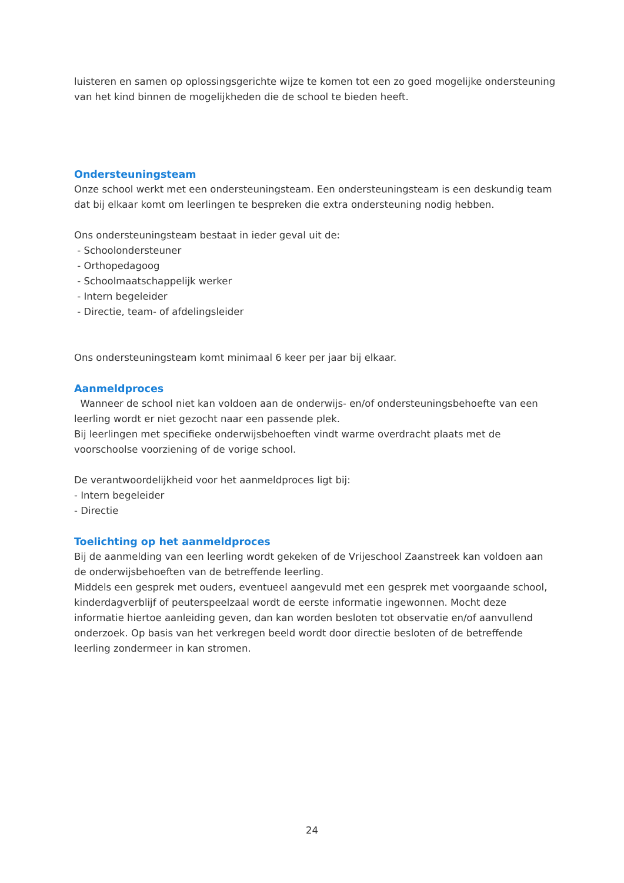luisteren en samen op oplossingsgerichte wijze te komen tot een zo goed mogelijke ondersteuning van het kind binnen de mogelijkheden die de school te bieden heeft.
Ondersteuningsteam
Onze school werkt met een ondersteuningsteam. Een ondersteuningsteam is een deskundig team dat bij elkaar komt om leerlingen te bespreken die extra ondersteuning nodig hebben.
Ons ondersteuningsteam bestaat in ieder geval uit de:
- Schoolondersteuner
- Orthopedagoog
- Schoolmaatschappelijk werker
- Intern begeleider
- Directie, team- of afdelingsleider
Ons ondersteuningsteam komt minimaal 6 keer per jaar bij elkaar.
Aanmeldproces
Wanneer de school niet kan voldoen aan de onderwijs- en/of ondersteuningsbehoefte van een leerling wordt er niet gezocht naar een passende plek.
Bij leerlingen met specifieke onderwijsbehoeften vindt warme overdracht plaats met de voorschoolse voorziening of de vorige school.
De verantwoordelijkheid voor het aanmeldproces ligt bij:
- Intern begeleider
- Directie
Toelichting op het aanmeldproces
Bij de aanmelding van een leerling wordt gekeken of de Vrijeschool Zaanstreek kan voldoen aan de onderwijsbehoeften van de betreffende leerling.
Middels een gesprek met ouders, eventueel aangevuld met een gesprek met voorgaande school, kinderdagverblijf of peuterspeelzaal wordt de eerste informatie ingewonnen. Mocht deze informatie hiertoe aanleiding geven, dan kan worden besloten tot observatie en/of aanvullend onderzoek. Op basis van het verkregen beeld wordt door directie besloten of de betreffende leerling zondermeer in kan stromen.
24